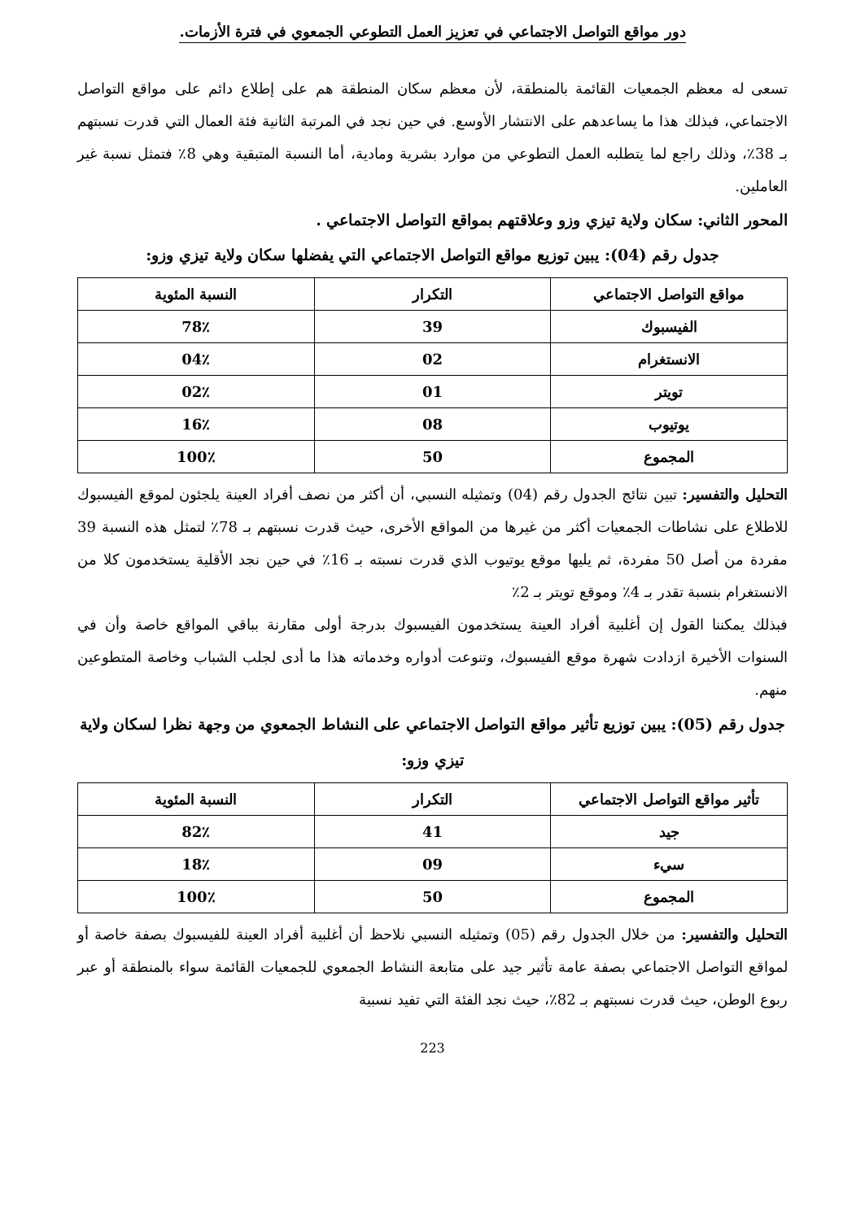دور مواقع التواصل الاجتماعي في تعزيز العمل التطوعي الجمعوي في فترة الأزمات.
تسعى له معظم الجمعيات القائمة بالمنطقة، لأن معظم سكان المنطقة هم على إطلاع دائم على مواقع التواصل الاجتماعي، فبذلك هذا ما يساعدهم على الانتشار الأوسع. في حين نجد في المرتبة الثانية فئة العمال التي قدرت نسبتهم بـ 38٪، وذلك راجع لما يتطلبه العمل التطوعي من موارد بشرية ومادية، أما النسبة المتبقية وهي 8٪ فتمثل نسبة غير العاملين.
المحور الثاني: سكان ولاية تيزي وزو وعلاقتهم بمواقع التواصل الاجتماعي .
جدول رقم (04): يبين توزيع مواقع التواصل الاجتماعي التي يفضلها سكان ولاية تيزي وزو:
| مواقع التواصل الاجتماعي | التكرار | النسبة المئوية |
| --- | --- | --- |
| الفيسبوك | 39 | 78٪ |
| الانستغرام | 02 | 04٪ |
| تويتر | 01 | 02٪ |
| يوتيوب | 08 | 16٪ |
| المجموع | 50 | 100٪ |
التحليل والتفسير: تبين نتائج الجدول رقم (04) وتمثيله النسبي، أن أكثر من نصف أفراد العينة يلجئون لموقع الفيسبوك للاطلاع على نشاطات الجمعيات أكثر من غيرها من المواقع الأخرى، حيث قدرت نسبتهم بـ 78٪ لتمثل هذه النسبة 39 مفردة من أصل 50 مفردة، ثم يليها موقع يوتيوب الذي قدرت نسبته بـ 16٪ في حين نجد الأقلية يستخدمون كلا من الانستغرام بنسبة تقدر بـ 4٪ وموقع تويتر بـ 2٪
فبذلك يمكننا القول إن أغلبية أفراد العينة يستخدمون الفيسبوك بدرجة أولى مقارنة بباقي المواقع خاصة وأن في السنوات الأخيرة ازدادت شهرة موقع الفيسبوك، وتنوعت أدواره وخدماته هذا ما أدى لجلب الشباب وخاصة المتطوعين منهم.
جدول رقم (05): يبين توزيع تأثير مواقع التواصل الاجتماعي على النشاط الجمعوي من وجهة نظرا لسكان ولاية تيزي وزو:
| تأثير مواقع التواصل الاجتماعي | التكرار | النسبة المئوية |
| --- | --- | --- |
| جيد | 41 | 82٪ |
| سيء | 09 | 18٪ |
| المجموع | 50 | 100٪ |
التحليل والتفسير: من خلال الجدول رقم (05) وتمثيله النسبي نلاحظ أن أغلبية أفراد العينة للفيسبوك بصفة خاصة أو لمواقع التواصل الاجتماعي بصفة عامة تأثير جيد على متابعة النشاط الجمعوي للجمعيات القائمة سواء بالمنطقة أو عبر ربوع الوطن، حيث قدرت نسبتهم بـ 82٪، حيث نجد الفئة التي تفيد نسبية
223